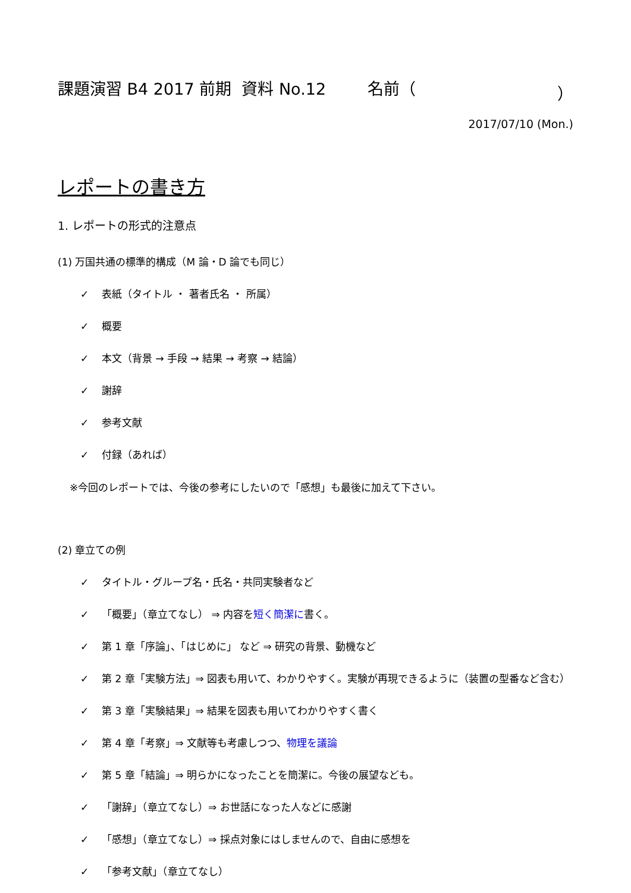課題演習 B4 2017 前期 資料 No.12 名前（ ）
2017/07/10 (Mon.)
レポートの書き方
1. レポートの形式的注意点
(1) 万国共通の標準的構成（M 論・D 論でも同じ）
✓ 表紙（タイトル ・ 著者氏名 ・ 所属）
✓ 概要
✓ 本文（背景 → 手段 → 結果 → 考察 → 結論）
✓ 謝辞
✓ 参考文献
✓ 付録（あれば）
※今回のレポートでは、今後の参考にしたいので「感想」も最後に加えて下さい。
(2) 章立ての例
✓ タイトル・グループ名・氏名・共同実験者など
✓ 「概要」（章立てなし） ⇒ 内容を短く簡潔に書く。
✓ 第 1 章「序論」、「はじめに」 など ⇒ 研究の背景、動機など
✓ 第 2 章「実験方法」⇒ 図表も用いて、わかりやすく。実験が再現できるように（装置の型番など含む）
✓ 第 3 章「実験結果」⇒ 結果を図表も用いてわかりやすく書く
✓ 第 4 章「考察」⇒ 文献等も考慮しつつ、物理を議論
✓ 第 5 章「結論」⇒ 明らかになったことを簡潔に。今後の展望なども。
✓ 「謝辞」（章立てなし）⇒ お世話になった人などに感謝
✓ 「感想」（章立てなし）⇒ 採点対象にはしませんので、自由に感想を
✓ 「参考文献」（章立てなし）